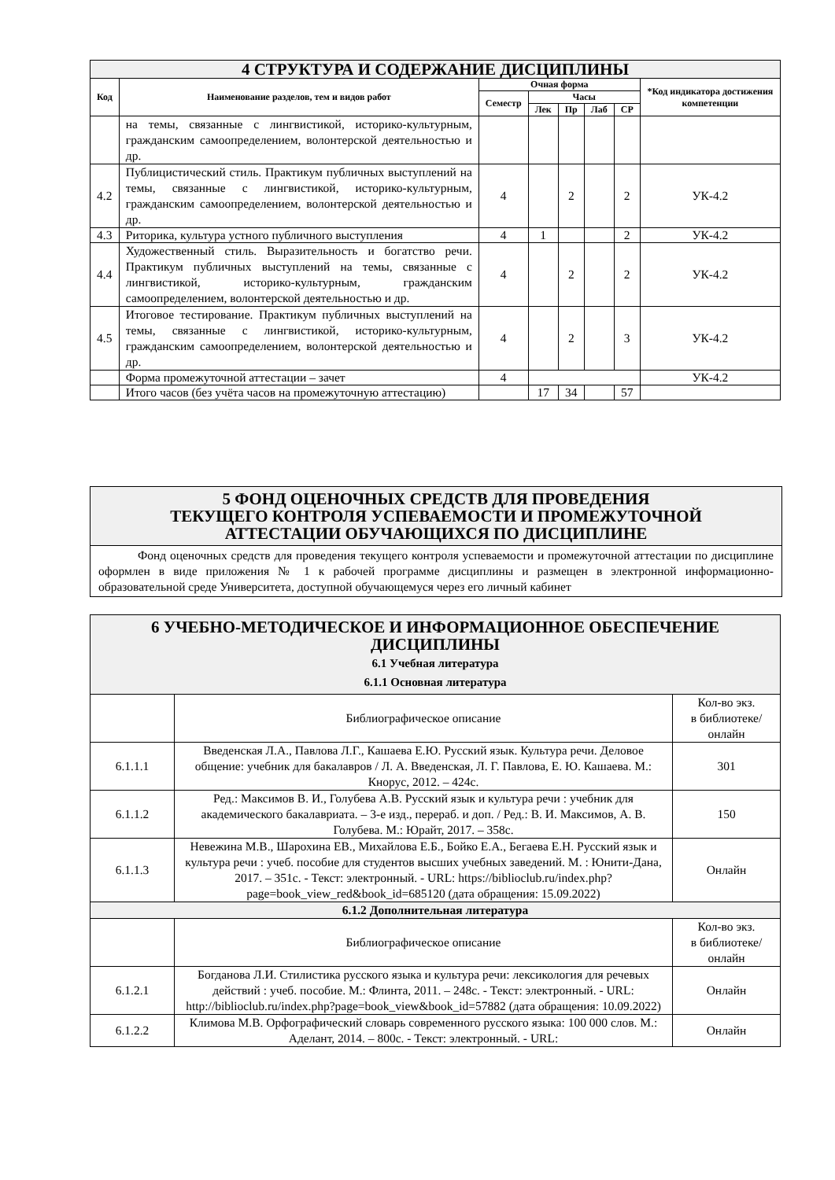| 4 СТРУКТУРА И СОДЕРЖАНИЕ ДИСЦИПЛИНЫ | | | | | | | |
| Код | Наименование разделов, тем и видов работ | Очная форма | | | | | *Код индикатора достижения компетенции |
| | | Семестр | Часы | | | | |
| | | | Лек | Пр | Лаб | СР | |
| | на темы, связанные с лингвистикой, историко-культурным, гражданским самоопределением, волонтерской деятельностью и др. | | | | | | |
| 4.2 | Публицистический стиль. Практикум публичных выступлений на темы, связанные с лингвистикой, историко-культурным, гражданским самоопределением, волонтерской деятельностью и др. | 4 | | 2 | | 2 | УК-4.2 |
| 4.3 | Риторика, культура устного публичного выступления | 4 | 1 | | | 2 | УК-4.2 |
| 4.4 | Художественный стиль. Выразительность и богатство речи. Практикум публичных выступлений на темы, связанные с лингвистикой, историко-культурным, гражданским самоопределением, волонтерской деятельностью и др. | 4 | | 2 | | 2 | УК-4.2 |
| 4.5 | Итоговое тестирование. Практикум публичных выступлений на темы, связанные с лингвистикой, историко-культурным, гражданским самоопределением, волонтерской деятельностью и др. | 4 | | 2 | | 3 | УК-4.2 |
| | Форма промежуточной аттестации – зачет | 4 | | | | | УК-4.2 |
| | Итого часов (без учёта часов на промежуточную аттестацию) | | 17 | 34 | | 57 | |
5 ФОНД ОЦЕНОЧНЫХ СРЕДСТВ ДЛЯ ПРОВЕДЕНИЯ
ТЕКУЩЕГО КОНТРОЛЯ УСПЕВАЕМОСТИ И ПРОМЕЖУТОЧНОЙ
АТТЕСТАЦИИ ОБУЧАЮЩИХСЯ ПО ДИСЦИПЛИНЕ
Фонд оценочных средств для проведения текущего контроля успеваемости и промежуточной аттестации по дисциплине оформлен в виде приложения № 1 к рабочей программе дисциплины и размещен в электронной информационно-образовательной среде Университета, доступной обучающемуся через его личный кабинет
| 6 УЧЕБНО-МЕТОДИЧЕСКОЕ И ИНФОРМАЦИОННОЕ ОБЕСПЕЧЕНИЕ ДИСЦИПЛИНЫ 6.1 Учебная литература 6.1.1 Основная литература | | |
| | Библиографическое описание | Кол-во экз. в библиотеке/ онлайн |
| 6.1.1.1 | Введенская Л.А., Павлова Л.Г., Кашаева Е.Ю. Русский язык. Культура речи. Деловое общение: учебник для бакалавров / Л. А. Введенская, Л. Г. Павлова, Е. Ю. Кашаева. М.: Кнорус, 2012. – 424с. | 301 |
| 6.1.1.2 | Ред.: Максимов В. И., Голубева А.В. Русский язык и культура речи : учебник для академического бакалавриата. – 3-е изд., перераб. и доп. / Ред.: В. И. Максимов, А. В. Голубева. М.: Юрайт, 2017. – 358с. | 150 |
| 6.1.1.3 | Невежина М.В., Шарохина ЕВ., Михайлова Е.Б., Бойко Е.А., Бегаева Е.Н. Русский язык и культура речи : учеб. пособие для студентов высших учебных заведений. М. : Юнити-Дана, 2017. – 351с. - Текст: электронный. - URL: https://biblioclub.ru/index.php?page=book_view_red&book_id=685120 (дата обращения: 15.09.2022) | Онлайн |
| 6.1.2 Дополнительная литература | | |
| | Библиографическое описание | Кол-во экз. в библиотеке/ онлайн |
| 6.1.2.1 | Богданова Л.И. Стилистика русского языка и культура речи: лексикология для речевых действий : учеб. пособие. М.: Флинта, 2011. – 248с. - Текст: электронный. - URL: http://biblioclub.ru/index.php?page=book_view&book_id=57882 (дата обращения: 10.09.2022) | Онлайн |
| 6.1.2.2 | Климова М.В. Орфографический словарь современного русского языка: 100 000 слов. М.: Аделант, 2014. – 800с. - Текст: электронный. - URL: | Онлайн |